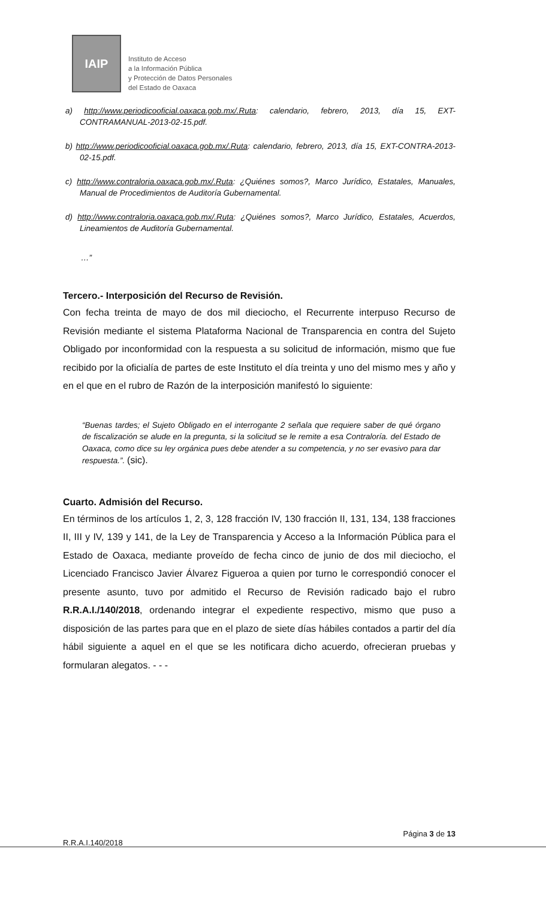IAIP
Instituto de Acceso
a la Información Pública
y Protección de Datos Personales
del Estado de Oaxaca
a) http://www.periodicooficial.oaxaca.gob.mx/.Ruta: calendario, febrero, 2013, día 15, EXT-CONTRAMANUAL-2013-02-15.pdf.
b) http://www.periodicooficial.oaxaca.gob.mx/.Ruta: calendario, febrero, 2013, día 15, EXT-CONTRA-2013-02-15.pdf.
c) http://www.contraloria.oaxaca.gob.mx/.Ruta: ¿Quiénes somos?, Marco Jurídico, Estatales, Manuales, Manual de Procedimientos de Auditoría Gubernamental.
d) http://www.contraloria.oaxaca.gob.mx/.Ruta: ¿Quiénes somos?, Marco Jurídico, Estatales, Acuerdos, Lineamientos de Auditoría Gubernamental.
…”
Tercero.- Interposición del Recurso de Revisión.
Con fecha treinta de mayo de dos mil dieciocho, el Recurrente interpuso Recurso de Revisión mediante el sistema Plataforma Nacional de Transparencia en contra del Sujeto Obligado por inconformidad con la respuesta a su solicitud de información, mismo que fue recibido por la oficialía de partes de este Instituto el día treinta y uno del mismo mes y año y en el que en el rubro de Razón de la interposición manifestó lo siguiente:
“Buenas tardes; el Sujeto Obligado en el interrogante 2 señala que requiere saber de qué órgano de fiscalización se alude en la pregunta, si la solicitud se le remite a esa Contraloría. del Estado de Oaxaca, como dice su ley orgánica pues debe atender a su competencia, y no ser evasivo para dar respuesta.”. (sic).
Cuarto. Admisión del Recurso.
En términos de los artículos 1, 2, 3, 128 fracción IV, 130 fracción II, 131, 134, 138 fracciones II, III y IV, 139 y 141, de la Ley de Transparencia y Acceso a la Información Pública para el Estado de Oaxaca, mediante proveído de fecha cinco de junio de dos mil dieciocho, el Licenciado Francisco Javier Álvarez Figueroa a quien por turno le correspondió conocer el presente asunto, tuvo por admitido el Recurso de Revisión radicado bajo el rubro R.R.A.I./140/2018, ordenando integrar el expediente respectivo, mismo que puso a disposición de las partes para que en el plazo de siete días hábiles contados a partir del día hábil siguiente a aquel en el que se les notificara dicho acuerdo, ofrecieran pruebas y formularan alegatos. - - -
Página 3 de 13
R.R.A.I.140/2018